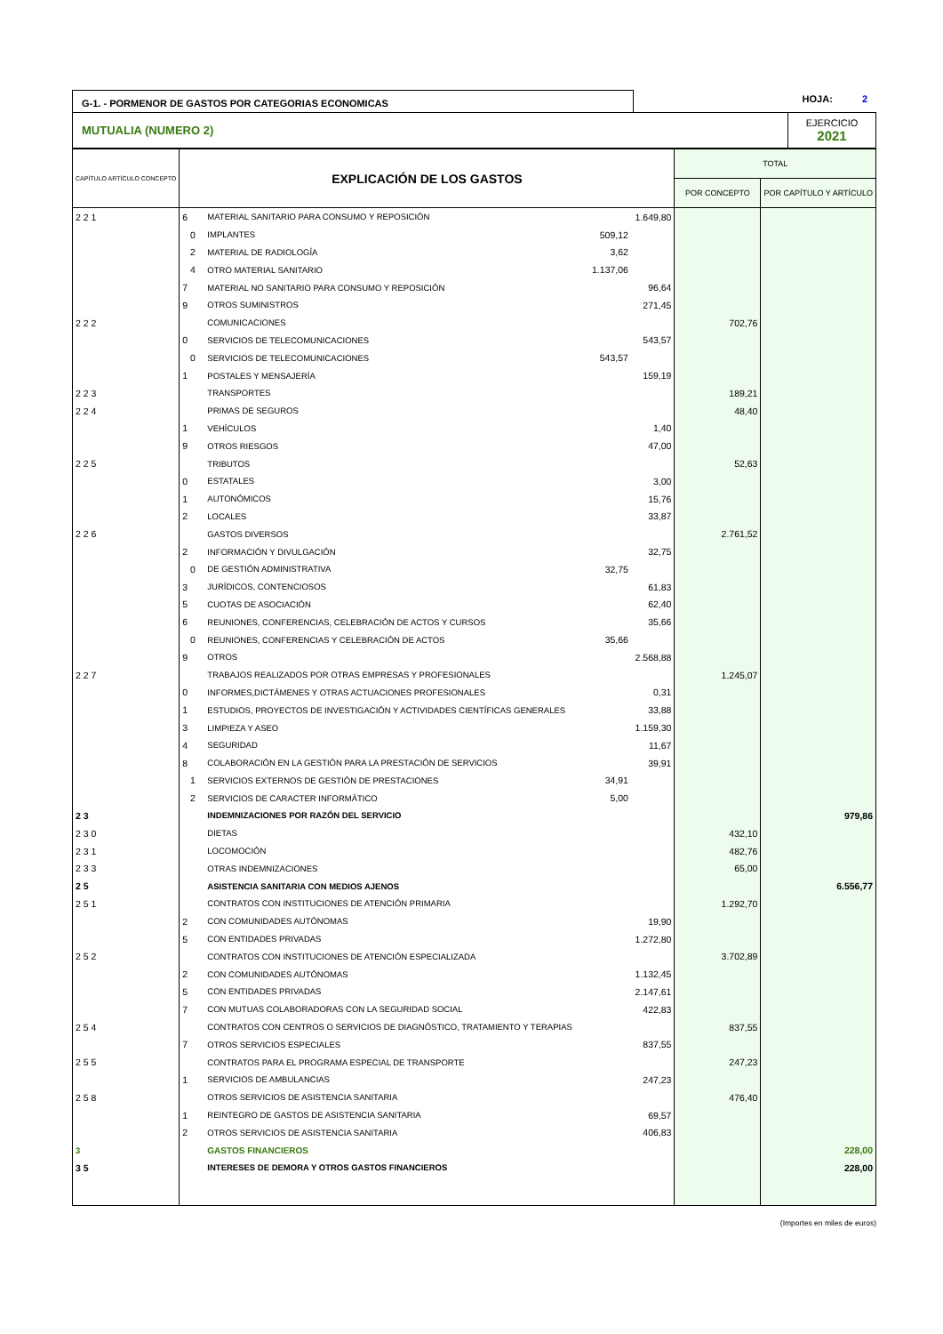G-1. - PORMENOR DE GASTOS POR CATEGORIAS ECONOMICAS
HOJA: 2
MUTUALIA (NUMERO 2)
EJERCICIO
2021
| CAP­ÍTULO ARTÍCULO CONCEPTO | EXPLICACIÓN DE LOS GASTOS | | | | TOTAL | |
| --- | --- | --- | --- | --- | --- | --- |
| | | | | | POR CONCEPTO | POR CAPÍTULO Y ARTÍCULO |
| 2 2 1 | 6 | MATERIAL SANITARIO PARA CONSUMO Y REPOSICIÓN | | 1.649,80 | | |
| | 0 | IMPLANTES | 509,12 | | | |
| | 2 | MATERIAL DE RADIOLOGÍA | 3,62 | | | |
| | 4 | OTRO MATERIAL SANITARIO | 1.137,06 | | | |
| | 7 | MATERIAL NO SANITARIO PARA CONSUMO Y REPOSICIÓN | | 96,64 | | |
| | 9 | OTROS SUMINISTROS | | 271,45 | | |
| 2 2 2 | | COMUNICACIONES | | | 702,76 | |
| | 0 | SERVICIOS DE TELECOMUNICACIONES | | 543,57 | | |
| | 0 | SERVICIOS DE TELECOMUNICACIONES | 543,57 | | | |
| | 1 | POSTALES Y MENSAJERÍA | | 159,19 | | |
| 2 2 3 | | TRANSPORTES | | | 189,21 | |
| 2 2 4 | | PRIMAS DE SEGUROS | | | 48,40 | |
| | 1 | VEHÍCULOS | | 1,40 | | |
| | 9 | OTROS RIESGOS | | 47,00 | | |
| 2 2 5 | | TRIBUTOS | | | 52,63 | |
| | 0 | ESTATALES | | 3,00 | | |
| | 1 | AUTONÓMICOS | | 15,76 | | |
| | 2 | LOCALES | | 33,87 | | |
| 2 2 6 | | GASTOS DIVERSOS | | | 2.761,52 | |
| | 2 | INFORMACIÓN Y DIVULGACIÓN | | 32,75 | | |
| | 0 | DE GESTIÓN ADMINISTRATIVA | 32,75 | | | |
| | 3 | JURÍDICOS, CONTENCIOSOS | | 61,83 | | |
| | 5 | CUOTAS DE ASOCIACIÓN | | 62,40 | | |
| | 6 | REUNIONES, CONFERENCIAS, CELEBRACIÓN DE ACTOS Y CURSOS | | 35,66 | | |
| | 0 | REUNIONES, CONFERENCIAS Y CELEBRACIÓN DE ACTOS | 35,66 | | | |
| | 9 | OTROS | | 2.568,88 | | |
| 2 2 7 | | TRABAJOS REALIZADOS POR OTRAS EMPRESAS Y PROFESIONALES | | | 1.245,07 | |
| | 0 | INFORMES,DICTÁMENES Y OTRAS ACTUACIONES PROFESIONALES | | 0,31 | | |
| | 1 | ESTUDIOS, PROYECTOS DE INVESTIGACIÓN Y ACTIVIDADES CIENTÍFICAS GENERALES | | 33,88 | | |
| | 3 | LIMPIEZA Y ASEO | | 1.159,30 | | |
| | 4 | SEGURIDAD | | 11,67 | | |
| | 8 | COLABORACIÓN EN LA GESTIÓN PARA LA PRESTACIÓN DE SERVICIOS | | 39,91 | | |
| | 1 | SERVICIOS EXTERNOS DE GESTIÓN DE PRESTACIONES | 34,91 | | | |
| | 2 | SERVICIOS DE CARACTER INFORMÁTICO | 5,00 | | | |
| 2 3 | | INDEMNIZACIONES POR RAZÓN DEL SERVICIO | | | | 979,86 |
| 2 3 0 | | DIETAS | | | 432,10 | |
| 2 3 1 | | LOCOMOCIÓN | | | 482,76 | |
| 2 3 3 | | OTRAS INDEMNIZACIONES | | | 65,00 | |
| 2 5 | | ASISTENCIA SANITARIA CON MEDIOS AJENOS | | | | 6.556,77 |
| 2 5 1 | | CONTRATOS CON INSTITUCIONES DE ATENCIÓN PRIMARIA | | | 1.292,70 | |
| | 2 | CON COMUNIDADES AUTÓNOMAS | | 19,90 | | |
| | 5 | CON ENTIDADES PRIVADAS | | 1.272,80 | | |
| 2 5 2 | | CONTRATOS CON INSTITUCIONES DE ATENCIÓN ESPECIALIZADA | | | 3.702,89 | |
| | 2 | CON COMUNIDADES AUTÓNOMAS | | 1.132,45 | | |
| | 5 | CON ENTIDADES PRIVADAS | | 2.147,61 | | |
| | 7 | CON MUTUAS COLABORADORAS CON LA SEGURIDAD SOCIAL | | 422,83 | | |
| 2 5 4 | | CONTRATOS CON CENTROS O SERVICIOS DE DIAGNÓSTICO, TRATAMIENTO Y TERAPIAS | | | 837,55 | |
| | 7 | OTROS SERVICIOS ESPECIALES | | 837,55 | | |
| 2 5 5 | | CONTRATOS PARA EL PROGRAMA ESPECIAL DE TRANSPORTE | | | 247,23 | |
| | 1 | SERVICIOS DE AMBULANCIAS | | 247,23 | | |
| 2 5 8 | | OTROS SERVICIOS DE ASISTENCIA SANITARIA | | | 476,40 | |
| | 1 | REINTEGRO DE GASTOS DE ASISTENCIA SANITARIA | | 69,57 | | |
| | 2 | OTROS SERVICIOS DE ASISTENCIA SANITARIA | | 406,83 | | |
| 3 | | GASTOS FINANCIEROS | | | | 228,00 |
| 3 5 | | INTERESES DE DEMORA Y OTROS GASTOS FINANCIEROS | | | | 228,00 |
(Importes en miles de euros)